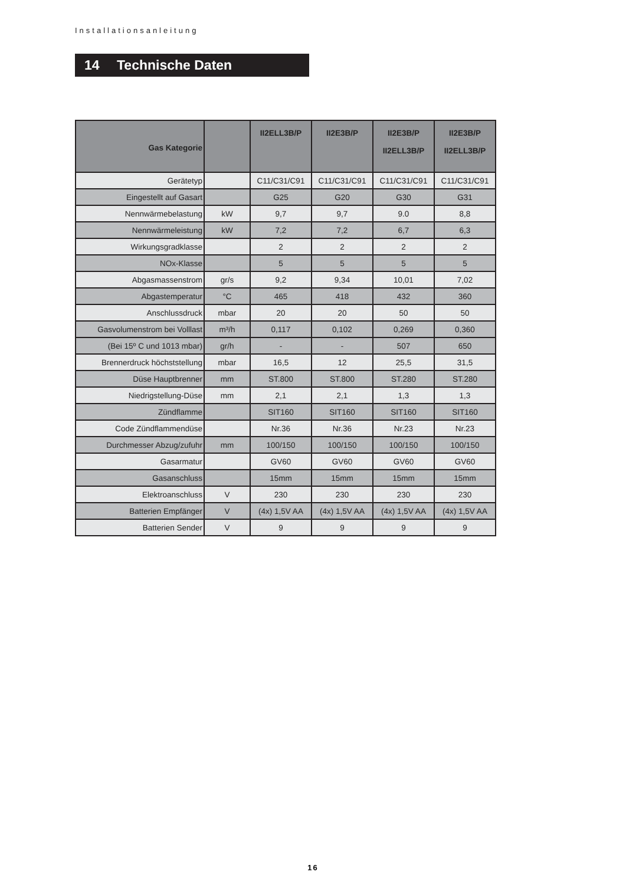Installationsanleitung
14 Technische Daten
| Gas Kategorie | | II2ELL3B/P | II2E3B/P | II2E3B/P II2ELL3B/P | II2E3B/P II2ELL3B/P |
| --- | --- | --- | --- | --- | --- |
| Gerätetyp | | C11/C31/C91 | C11/C31/C91 | C11/C31/C91 | C11/C31/C91 |
| Eingestellt auf Gasart | | G25 | G20 | G30 | G31 |
| Nennwärmebelastung | kW | 9,7 | 9,7 | 9.0 | 8,8 |
| Nennwärmeleistung | kW | 7,2 | 7,2 | 6,7 | 6,3 |
| Wirkungsgradklasse | | 2 | 2 | 2 | 2 |
| NOx-Klasse | | 5 | 5 | 5 | 5 |
| Abgasmassenstrom | gr/s | 9,2 | 9,34 | 10,01 | 7,02 |
| Abgastemperatur | °C | 465 | 418 | 432 | 360 |
| Anschlussdruck | mbar | 20 | 20 | 50 | 50 |
| Gasvolumenstrom bei Volllast | m³/h | 0,117 | 0,102 | 0,269 | 0,360 |
| (Bei 15º C und 1013 mbar) | gr/h | - | - | 507 | 650 |
| Brennerdruck höchststellung | mbar | 16,5 | 12 | 25,5 | 31,5 |
| Düse Hauptbrenner | mm | ST.800 | ST.800 | ST.280 | ST.280 |
| Niedrigstellung-Düse | mm | 2,1 | 2,1 | 1,3 | 1,3 |
| Zündflamme | | SIT160 | SIT160 | SIT160 | SIT160 |
| Code Zündflammendüse | | Nr.36 | Nr.36 | Nr.23 | Nr.23 |
| Durchmesser Abzug/zufuhr | mm | 100/150 | 100/150 | 100/150 | 100/150 |
| Gasarmatur | | GV60 | GV60 | GV60 | GV60 |
| Gasanschluss | | 15mm | 15mm | 15mm | 15mm |
| Elektroanschluss | V | 230 | 230 | 230 | 230 |
| Batterien Empfänger | V | (4x) 1,5V AA | (4x) 1,5V AA | (4x) 1,5V AA | (4x) 1,5V AA |
| Batterien Sender | V | 9 | 9 | 9 | 9 |
16